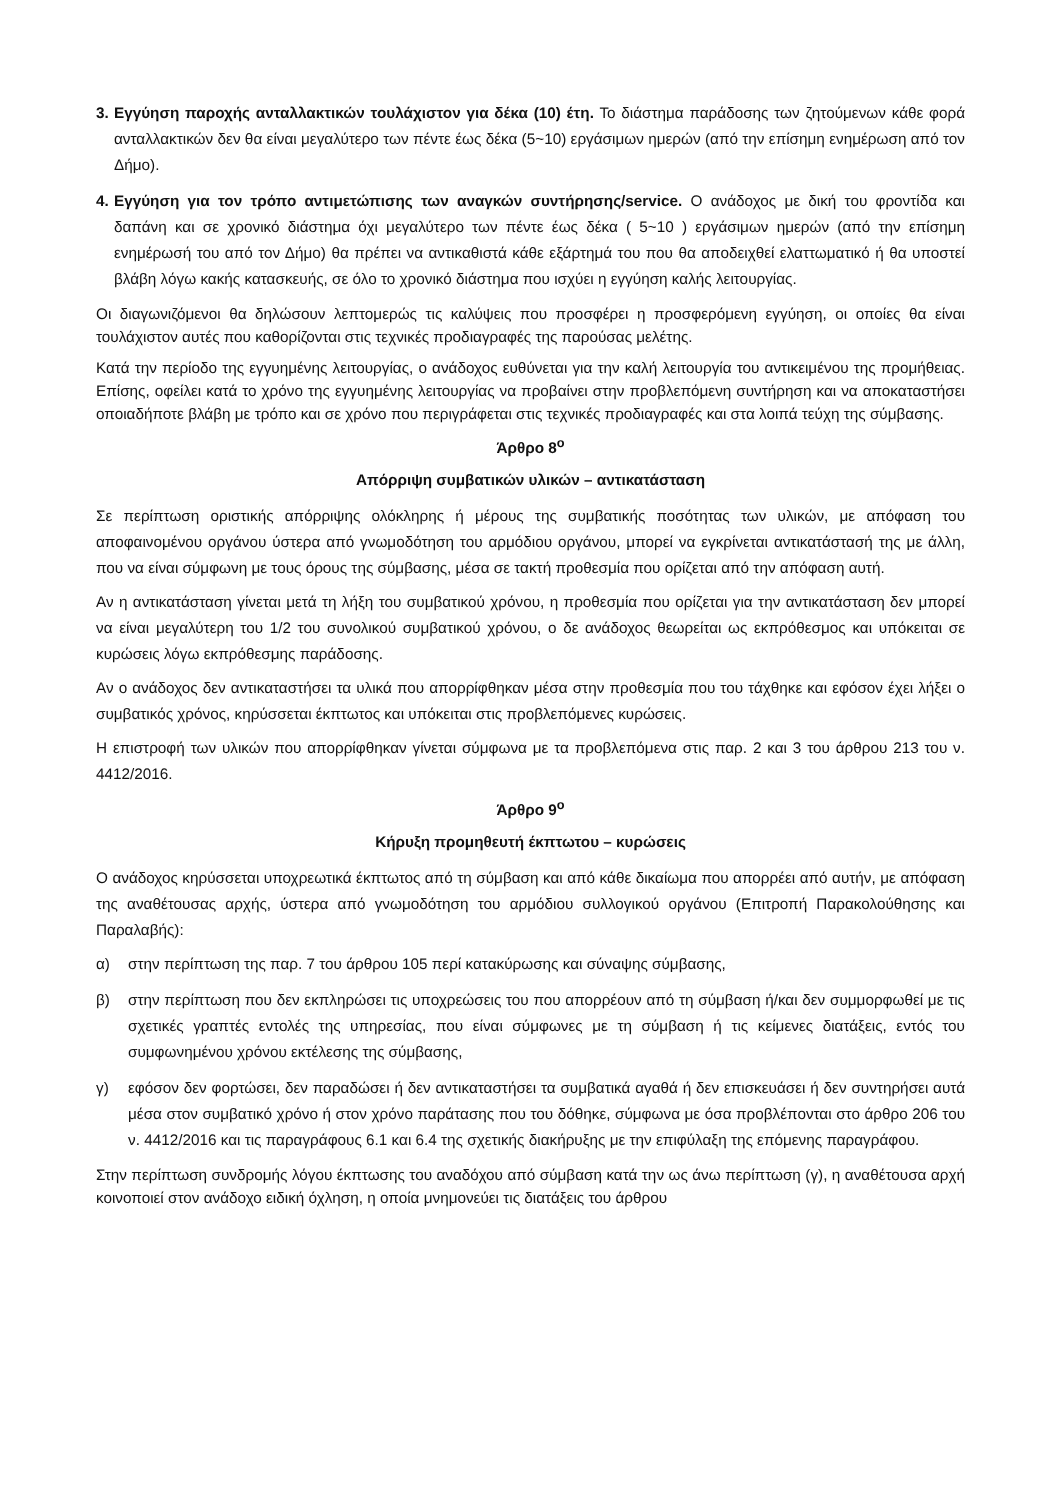3.
Εγγύηση παροχής ανταλλακτικών τουλάχιστον για δέκα (10) έτη. Το διάστημα παράδοσης των ζητούμενων κάθε φορά ανταλλακτικών δεν θα είναι μεγαλύτερο των πέντε έως δέκα (5~10) εργάσιμων ημερών (από την επίσημη ενημέρωση από τον Δήμο).
4.
Εγγύηση για τον τρόπο αντιμετώπισης των αναγκών συντήρησης/service. Ο ανάδοχος με δική του φροντίδα και δαπάνη και σε χρονικό διάστημα όχι μεγαλύτερο των πέντε έως δέκα ( 5~10 ) εργάσιμων ημερών (από την επίσημη ενημέρωσή του από τον Δήμο) θα πρέπει να αντικαθιστά κάθε εξάρτημά του που θα αποδειχθεί ελαττωματικό ή θα υποστεί βλάβη λόγω κακής κατασκευής, σε όλο το χρονικό διάστημα που ισχύει η εγγύηση καλής λειτουργίας.
Οι διαγωνιζόμενοι θα δηλώσουν λεπτομερώς τις καλύψεις που προσφέρει η προσφερόμενη εγγύηση, οι οποίες θα είναι τουλάχιστον αυτές που καθορίζονται στις τεχνικές προδιαγραφές της παρούσας μελέτης.
Κατά την περίοδο της εγγυημένης λειτουργίας, ο ανάδοχος ευθύνεται για την καλή λειτουργία του αντικειμένου της προμήθειας. Επίσης, οφείλει κατά το χρόνο της εγγυημένης λειτουργίας να προβαίνει στην προβλεπόμενη συντήρηση και να αποκαταστήσει οποιαδήποτε βλάβη με τρόπο και σε χρόνο που περιγράφεται στις τεχνικές προδιαγραφές και στα λοιπά τεύχη της σύμβασης.
Άρθρο 8<sup>ο</sup>
Απόρριψη συμβατικών υλικών – αντικατάσταση
Σε περίπτωση οριστικής απόρριψης ολόκληρης ή μέρους της συμβατικής ποσότητας των υλικών, με απόφαση του αποφαινομένου οργάνου ύστερα από γνωμοδότηση του αρμόδιου οργάνου, μπορεί να εγκρίνεται αντικατάστασή της με άλλη, που να είναι σύμφωνη με τους όρους της σύμβασης, μέσα σε τακτή προθεσμία που ορίζεται από την απόφαση αυτή.
Αν η αντικατάσταση γίνεται μετά τη λήξη του συμβατικού χρόνου, η προθεσμία που ορίζεται για την αντικατάσταση δεν μπορεί να είναι μεγαλύτερη του 1/2 του συνολικού συμβατικού χρόνου, ο δε ανάδοχος θεωρείται ως εκπρόθεσμος και υπόκειται σε κυρώσεις λόγω εκπρόθεσμης παράδοσης.
Αν ο ανάδοχος δεν αντικαταστήσει τα υλικά που απορρίφθηκαν μέσα στην προθεσμία που του τάχθηκε και εφόσον έχει λήξει ο συμβατικός χρόνος, κηρύσσεται έκπτωτος και υπόκειται στις προβλεπόμενες κυρώσεις.
Η επιστροφή των υλικών που απορρίφθηκαν γίνεται σύμφωνα με τα προβλεπόμενα στις παρ. 2 και 3 του άρθρου 213 του ν. 4412/2016.
Άρθρο 9<sup>ο</sup>
Κήρυξη προμηθευτή έκπτωτου – κυρώσεις
Ο ανάδοχος κηρύσσεται υποχρεωτικά έκπτωτος από τη σύμβαση και από κάθε δικαίωμα που απορρέει από αυτήν, με απόφαση της αναθέτουσας αρχής, ύστερα από γνωμοδότηση του αρμόδιου συλλογικού οργάνου (Επιτροπή Παρακολούθησης και Παραλαβής):
α) στην περίπτωση της παρ. 7 του άρθρου 105 περί κατακύρωσης και σύναψης σύμβασης,
β) στην περίπτωση που δεν εκπληρώσει τις υποχρεώσεις του που απορρέουν από τη σύμβαση ή/και δεν συμμορφωθεί με τις σχετικές γραπτές εντολές της υπηρεσίας, που είναι σύμφωνες με τη σύμβαση ή τις κείμενες διατάξεις, εντός του συμφωνημένου χρόνου εκτέλεσης της σύμβασης,
γ) εφόσον δεν φορτώσει, δεν παραδώσει ή δεν αντικαταστήσει τα συμβατικά αγαθά ή δεν επισκευάσει ή δεν συντηρήσει αυτά μέσα στον συμβατικό χρόνο ή στον χρόνο παράτασης που του δόθηκε, σύμφωνα με όσα προβλέπονται στο άρθρο 206 του ν. 4412/2016 και τις παραγράφους 6.1 και 6.4 της σχετικής διακήρυξης με την επιφύλαξη της επόμενης παραγράφου.
Στην περίπτωση συνδρομής λόγου έκπτωσης του αναδόχου από σύμβαση κατά την ως άνω περίπτωση (γ), η αναθέτουσα αρχή κοινοποιεί στον ανάδοχο ειδική όχληση, η οποία μνημονεύει τις διατάξεις του άρθρου